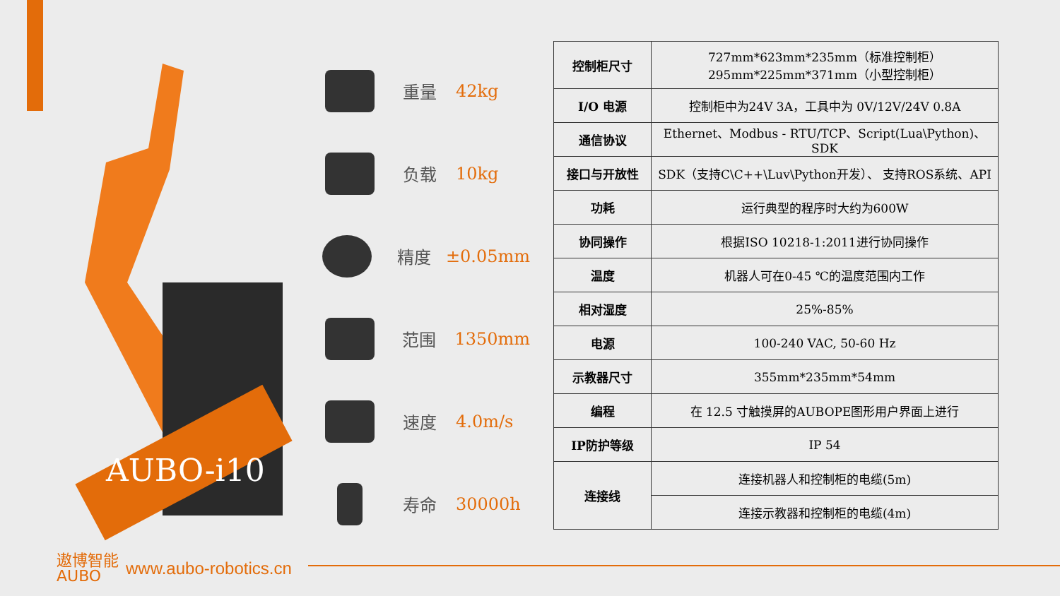AUBO-i10
重量 42kg
负载 10kg
精度 ±0.05mm
范围 1350mm
速度 4.0m/s
寿命 30000h
| 控制柜尺寸 | 727mm*623mm*235mm（标准控制柜） 295mm*225mm*371mm（小型控制柜） |
| I/O 电源 | 控制柜中为24V 3A，工具中为 0V/12V/24V 0.8A |
| 通信协议 | Ethernet、Modbus - RTU/TCP、Script(Lua\Python)、SDK |
| 接口与开放性 | SDK（支持C\C++\Luv\Python开发）、 支持ROS系统、API |
| 功耗 | 运行典型的程序时大约为600W |
| 协同操作 | 根据ISO 10218-1:2011进行协同操作 |
| 温度 | 机器人可在0-45 ℃的温度范围内工作 |
| 相对湿度 | 25%-85% |
| 电源 | 100-240 VAC, 50-60 Hz |
| 示教器尺寸 | 355mm*235mm*54mm |
| 编程 | 在 12.5 寸触摸屏的AUBOPE图形用户界面上进行 |
| IP防护等级 | IP 54 |
| 连接线 | 连接机器人和控制柜的电缆(5m) |
| | 连接示教器和控制柜的电缆(4m) |
遨博智能
AUBO
www.aubo-robotics.cn